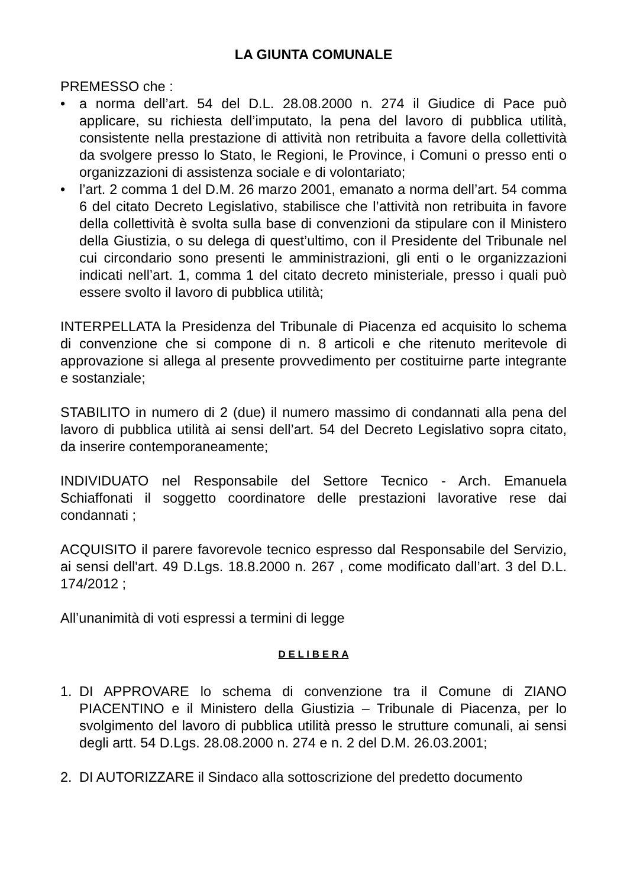LA GIUNTA COMUNALE
PREMESSO che :
• a norma dell’art. 54 del D.L. 28.08.2000 n. 274 il Giudice di Pace può applicare, su richiesta dell’imputato, la pena del lavoro di pubblica utilità, consistente nella prestazione di attività non retribuita a favore della collettività da svolgere presso lo Stato, le Regioni, le Province, i Comuni o presso enti o organizzazioni di assistenza sociale e di volontariato;
• l’art. 2 comma 1 del D.M. 26 marzo 2001, emanato a norma dell’art. 54 comma 6 del citato Decreto Legislativo, stabilisce che l’attività non retribuita in favore della collettività è svolta sulla base di convenzioni da stipulare con il Ministero della Giustizia, o su delega di quest’ultimo, con il Presidente del Tribunale nel cui circondario sono presenti le amministrazioni, gli enti o le organizzazioni indicati nell’art. 1, comma 1 del citato decreto ministeriale, presso i quali può essere svolto il lavoro di pubblica utilità;
INTERPELLATA la Presidenza del Tribunale di Piacenza ed acquisito lo schema di convenzione che si compone di n. 8 articoli e che ritenuto meritevole di approvazione si allega al presente provvedimento per costituirne parte integrante e sostanziale;
STABILITO in numero di 2 (due) il numero massimo di condannati alla pena del lavoro di pubblica utilità ai sensi dell’art. 54 del Decreto Legislativo sopra citato, da inserire contemporaneamente;
INDIVIDUATO nel Responsabile del Settore Tecnico - Arch. Emanuela Schiaffonati il soggetto coordinatore delle prestazioni lavorative rese dai condannati ;
ACQUISITO il parere favorevole tecnico espresso dal Responsabile del Servizio, ai sensi dell'art. 49 D.Lgs. 18.8.2000 n. 267 , come modificato dall’art. 3 del D.L. 174/2012 ;
All’unanimità di voti espressi a termini di legge
D E L I B E R A
1. DI APPROVARE lo schema di convenzione tra il Comune di ZIANO PIACENTINO e il Ministero della Giustizia – Tribunale di Piacenza, per lo svolgimento del lavoro di pubblica utilità presso le strutture comunali, ai sensi degli artt. 54 D.Lgs. 28.08.2000 n. 274 e n. 2 del D.M. 26.03.2001;
2. DI AUTORIZZARE il Sindaco alla sottoscrizione del predetto documento